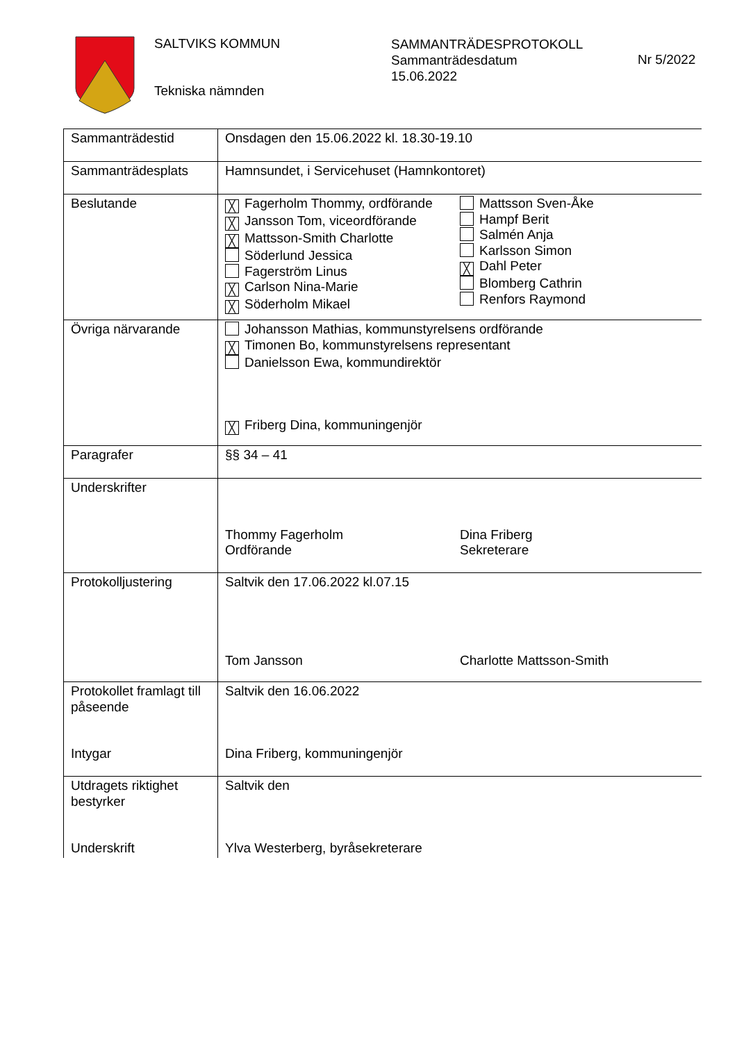SALTVIKS KOMMUN
Tekniska nämnden
SAMMANTRÄDESPROTOKOLL
Sammanträdesdatum
15.06.2022
Nr 5/2022
| Sammanträdestid | Onsdagen den 15.06.2022 kl. 18.30-19.10 |
| Sammanträdesplats | Hamnsundet, i Servicehuset (Hamnkontoret) |
| Beslutande | ╳ Fagerholm Thommy, ordförande ╳ Jansson Tom, viceordförande ╳ Mattsson-Smith Charlotte Söderlund Jessica Fagerström Linus ╳ Carlson Nina-Marie ╳ Söderholm Mikael Mattsson Sven-Åke Hampf Berit Salmén Anja Karlsson Simon ╳ Dahl Peter Blomberg Cathrin Renfors Raymond |
| Övriga närvarande | Johansson Mathias, kommunstyrelsens ordförande ╳ Timonen Bo, kommunstyrelsens representant Danielsson Ewa, kommundirektör ╳ Friberg Dina, kommuningenjör |
| Paragrafer | §§ 34 – 41 |
| Underskrifter | Thommy Fagerholm Ordförande Dina Friberg Sekreterare |
| Protokolljustering | Saltvik den 17.06.2022 kl.07.15 Tom Jansson Charlotte Mattsson-Smith |
| Protokollet framlagt till påseende Intygar | Saltvik den 16.06.2022 Dina Friberg, kommuningenjör |
| Utdragets riktighet bestyrker Underskrift | Saltvik den Ylva Westerberg, byråsekreterare |